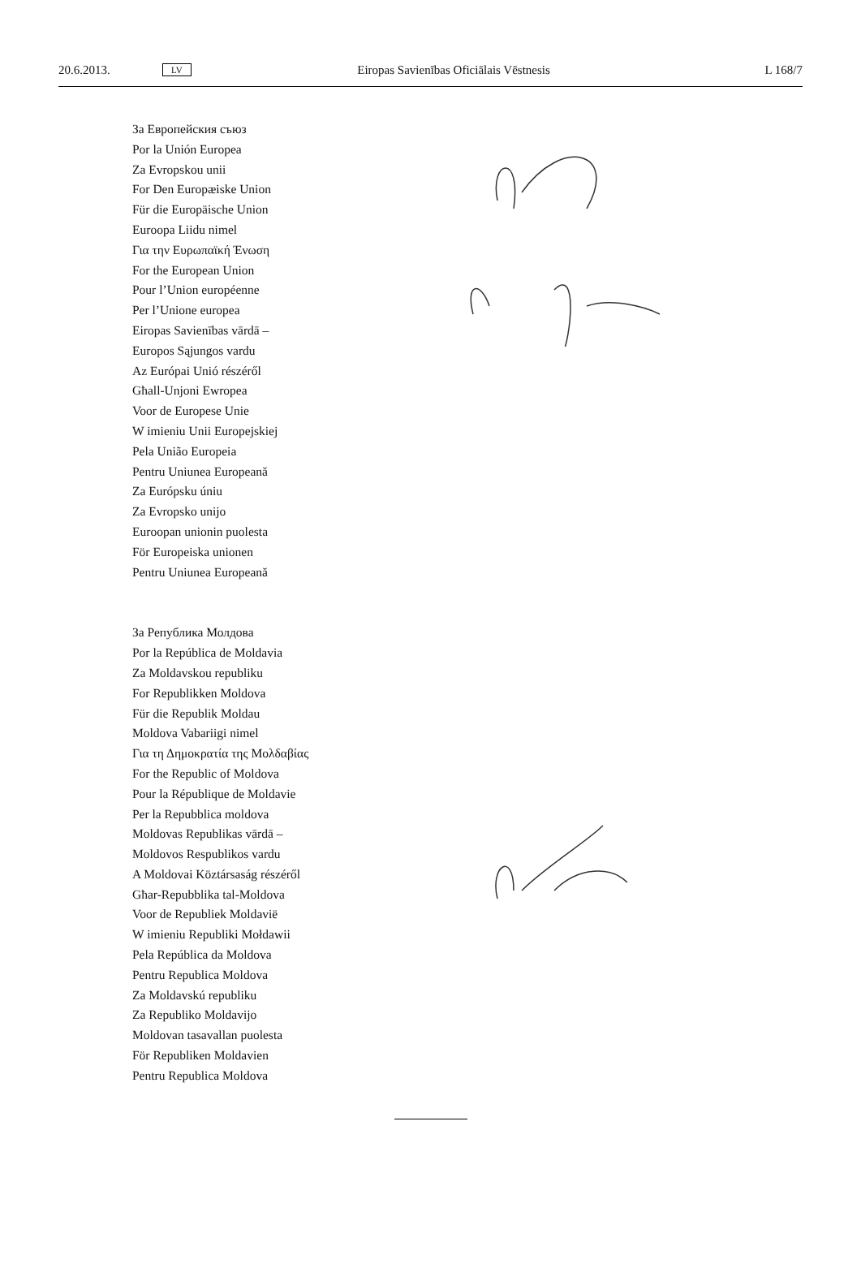20.6.2013. LV Eiropas Savienības Oficiālais Vēstnesis L 168/7
За Европейския съюз
Por la Unión Europea
Za Evropskou unii
For Den Europæiske Union
Für die Europäische Union
Euroopa Liidu nimel
Για την Ευρωπαϊκή Ένωση
For the European Union
Pour l’Union européenne
Per l’Unione europea
Eiropas Savienības vārdā –
Europos Sąjungos vardu
Az Európai Unió részéről
Għall-Unjoni Ewropea
Voor de Europese Unie
W imieniu Unii Europejskiej
Pela União Europeia
Pentru Uniunea Europeană
Za Európsku úniu
Za Evropsko unijo
Euroopan unionin puolesta
För Europeiska unionen
Pentru Uniunea Europeană
За Република Молдова
Por la República de Moldavia
Za Moldavskou republiku
For Republikken Moldova
Für die Republik Moldau
Moldova Vabariigi nimel
Για τη Δημοκρατία της Μολδαβίας
For the Republic of Moldova
Pour la République de Moldavie
Per la Repubblica moldova
Moldovas Republikas vārdā –
Moldovos Respublikos vardu
A Moldovai Köztársaság részéről
Għar-Repubblika tal-Moldova
Voor de Republiek Moldavië
W imieniu Republiki Mołdawii
Pela República da Moldova
Pentru Republica Moldova
Za Moldavskú republiku
Za Republiko Moldavijo
Moldovan tasavallan puolesta
För Republiken Moldavien
Pentru Republica Moldova